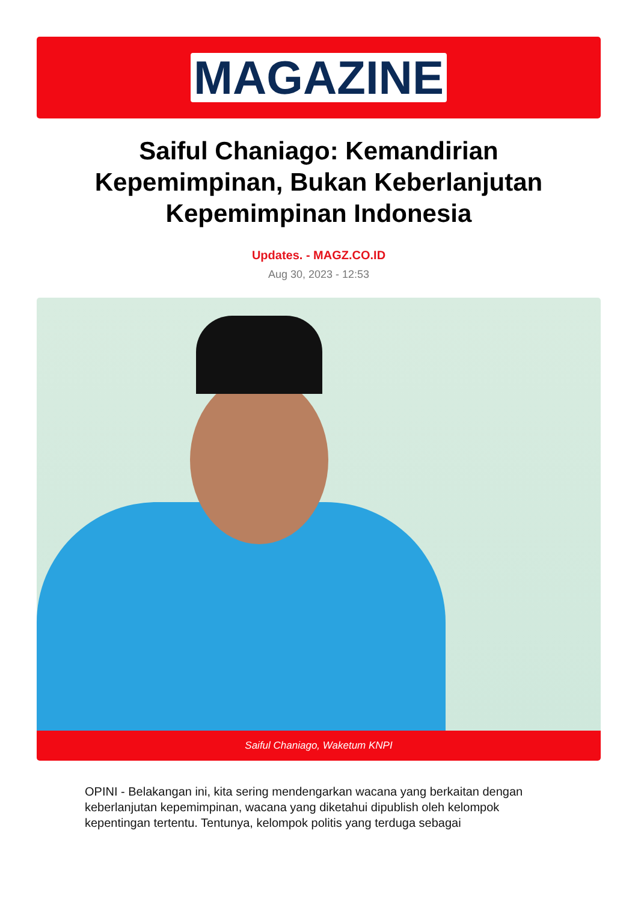MAGAZINE
Saiful Chaniago: Kemandirian Kepemimpinan, Bukan Keberlanjutan Kepemimpinan Indonesia
Updates. - MAGZ.CO.ID
Aug 30, 2023 - 12:53
Saiful Chaniago, Waketum KNPI
OPINI - Belakangan ini, kita sering mendengarkan wacana yang berkaitan dengan keberlanjutan kepemimpinan, wacana yang diketahui dipublish oleh kelompok kepentingan tertentu. Tentunya, kelompok politis yang terduga sebagai